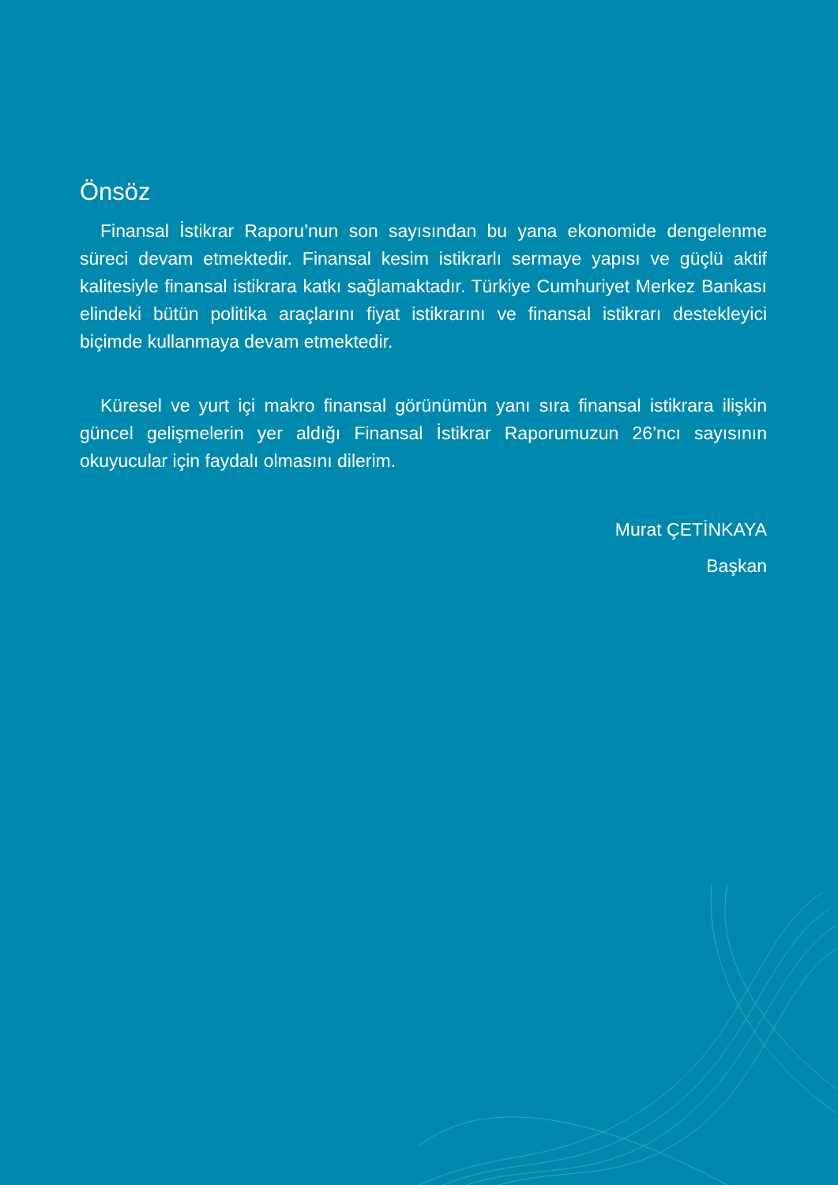Önsöz
Finansal İstikrar Raporu’nun son sayısından bu yana ekonomide dengelenme süreci devam etmektedir. Finansal kesim istikrarlı sermaye yapısı ve güçlü aktif kalitesiyle finansal istikrara katkı sağlamaktadır. Türkiye Cumhuriyet Merkez Bankası elindeki bütün politika araçlarını fiyat istikrarını ve finansal istikrarı destekleyici biçimde kullanmaya devam etmektedir.
Küresel ve yurt içi makro finansal görünümün yanı sıra finansal istikrara ilişkin güncel gelişmelerin yer aldığı Finansal İstikrar Raporumuzun 26’ncı sayısının okuyucular için faydalı olmasını dilerim.
Murat ÇETİNKAYA
Başkan